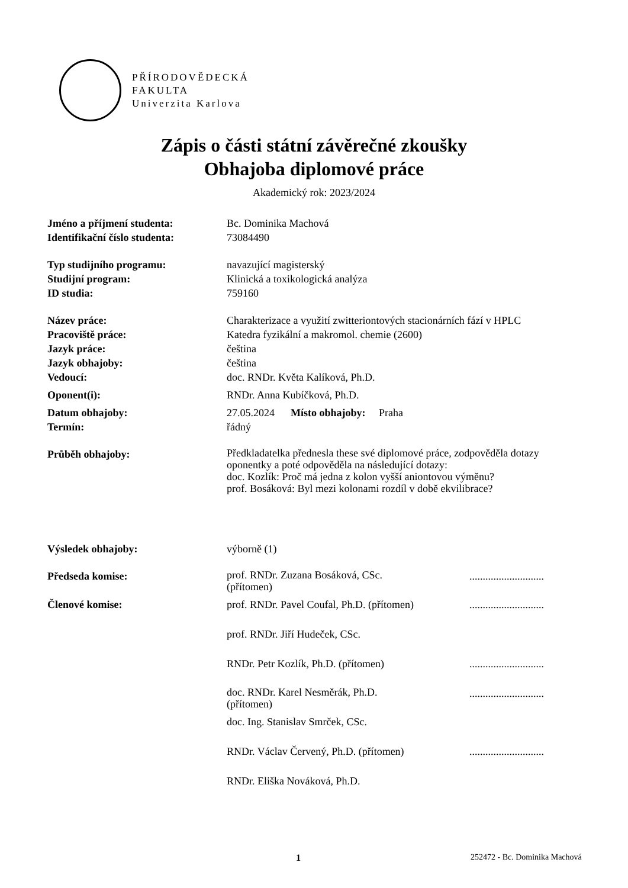PŘÍRODOVĚDECKÁ
FAKULTA
Univerzita Karlova
Zápis o části státní závěrečné zkoušky
Obhajoba diplomové práce
Akademický rok: 2023/2024
| Jméno a příjmení studenta: | Bc. Dominika Machová | |
| Identifikační číslo studenta: | 73084490 | |
| Typ studijního programu: | navazující magisterský | |
| Studijní program: | Klinická a toxikologická analýza | |
| ID studia: | 759160 | |
| Název práce: | Charakterizace a využití zwitteriontových stacionárních fází v HPLC | |
| Pracoviště práce: | Katedra fyzikální a makromol. chemie (2600) | |
| Jazyk práce: | čeština | |
| Jazyk obhajoby: | čeština | |
| Vedoucí: | doc. RNDr. Květa Kalíková, Ph.D. | |
| Oponent(i): | RNDr. Anna Kubíčková, Ph.D. | |
| Datum obhajoby: | 27.05.2024 Místo obhajoby: Praha | |
| Termín: | řádný | |
| Průběh obhajoby: | Předkladatelka přednesla these své diplomové práce, zodpověděla dotazy oponentky a poté odpověděla na následující dotazy: doc. Kozlík: Proč má jedna z kolon vyšší aniontovou výměnu? prof. Bosáková: Byl mezi kolonami rozdíl v době ekvilibrace? | |
| Výsledek obhajoby: | výborně (1) | |
| Předseda komise: | prof. RNDr. Zuzana Bosáková, CSc. (přítomen) | ............................ |
| Členové komise: | prof. RNDr. Pavel Coufal, Ph.D. (přítomen) | ............................ |
| | prof. RNDr. Jiří Hudeček, CSc. | |
| | RNDr. Petr Kozlík, Ph.D. (přítomen) | ............................ |
| | doc. RNDr. Karel Nesměrák, Ph.D. (přítomen) | ............................ |
| | doc. Ing. Stanislav Smrček, CSc. | |
| | RNDr. Václav Červený, Ph.D. (přítomen) | ............................ |
| | RNDr. Eliška Nováková, Ph.D. | |
1 252472 - Bc. Dominika Machová